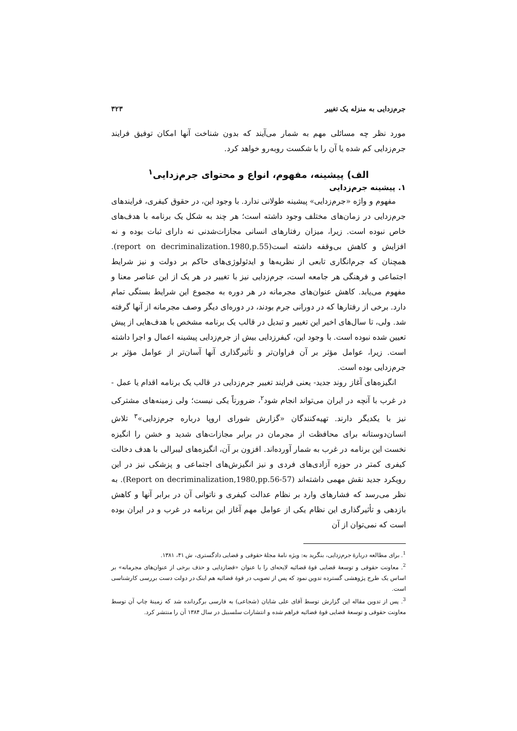جرم‌زدایی به منزله یک تغییر ۳۲۳
مورد نظر چه مسائلی مهم به شمار می‌آیند که بدون شناخت آنها امکان توفیق فرایند جرم‌زدایی کم شده یا آن را با شکست روبه‌رو خواهد کرد.
الف) پیشینه، مفهوم، انواع و محتوای جرم‌زدایی<sup>۱</sup>
۱. پیشینه جرم‌زدایی
مفهوم و واژه «جرم‌زدایی» پیشینه طولانی ندارد. با وجود این، در حقوق کیفری، فرایندهای جرم‌زدایی در زمان‌های مختلف وجود داشته است؛ هر چند به شکل یک برنامه با هدف‌های خاص نبوده است. زیرا، میزان رفتارهای انسانی مجازات‌شدنی نه دارای ثبات بوده و نه افزایش و کاهش بی‌وقفه داشته است(report on decriminalization.1980,p.55). همچنان که جرم‌انگاری تابعی از نظریه‌ها و ایدئولوژی‌های حاکم بر دولت و نیز شرایط اجتماعی و فرهنگی هر جامعه است، جرم‌زدایی نیز با تغییر در هر یک از این عناصر معنا و مفهوم می‌یابد. کاهش عنوان‌های مجرمانه در هر دوره به مجموع این شرایط بستگی تمام دارد. برخی از رفتارها که در دورانی جرم بودند، در دوره‌ای دیگر وصف مجرمانه از آنها گرفته شد. ولی، تا سال‌های اخیر این تغییر و تبدیل در قالب یک برنامه مشخص با هدف‌هایی از پیش تعیین شده نبوده است. با وجود این، کیفرزدایی بیش از جرم‌زدایی پیشینه اعمال و اجرا داشته است. زیرا، عوامل مؤثر بر آن فراوان‌تر و تأثیرگذاری آنها آسان‌تر از عوامل مؤثر بر جرم‌زدایی بوده است.
انگیزه‌های آغاز روند جدید- یعنی فرایند تغییر جرم‌زدایی در قالب یک برنامه اقدام یا عمل - در غرب با آنچه در ایران می‌تواند انجام شود<sup>۲</sup>، ضرورتاً یکی نیست؛ ولی زمینه‌های مشترکی نیز با یکدیگر دارند. تهیه‌کنندگان «گزارش شورای اروپا درباره جرم‌زدایی»<sup>۳</sup> تلاش انسان‌دوستانه برای محافظت از مجرمان در برابر مجازات‌های شدید و خشن را انگیزه نخست این برنامه در غرب به شمار آورده‌اند. افزون بر آن، انگیزه‌های لیبرالی با هدف دخالت کیفری کمتر در حوزه آزادی‌های فردی و نیز انگیزش‌های اجتماعی و پزشکی نیز در این رویکرد جدید نقش مهمی داشته‌اند (Report on decriminalization,1980,pp.56-57). به نظر می‌رسد که فشارهای وارد بر نظام عدالت کیفری و ناتوانی آن در برابر آنها و کاهش بازدهی و تأثیرگذاری این نظام یکی از عوامل مهم آغاز این برنامه در غرب و در ایران بوده است که نمی‌توان از آن
<sup>1</sup>. برای مطالعه دربارهٔ جرم‌زدایی، بنگرید به: ویژه نامهٔ مجلهٔ حقوقی و قضایی دادگستری، ش ۴۱، ۱۳۸۱.
<sup>2</sup>. معاونت حقوقی و توسعهٔ قضایی قوهٔ قضائیه لایحه‌ای را با عنوان «قضازدایی و حذف برخی از عنوان‌های مجرمانه» بر اساس یک طرح پژوهشی گسترده تدوین نمود که پس از تصویب در قوهٔ قضائیه هم اینک در دولت دست بررسی کارشناسی است.
<sup>3</sup>. پس از تدوین مقاله این گزارش توسط آقای علی شایان (شجاعی) به فارسی برگردانده شد که زمینهٔ چاپ آن توسط معاونت حقوقی و توسعهٔ قضایی قوهٔ قضائیه فراهم شده و انتشارات سلسبیل در سال ۱۳۸۴ آن را منتشر کرد.